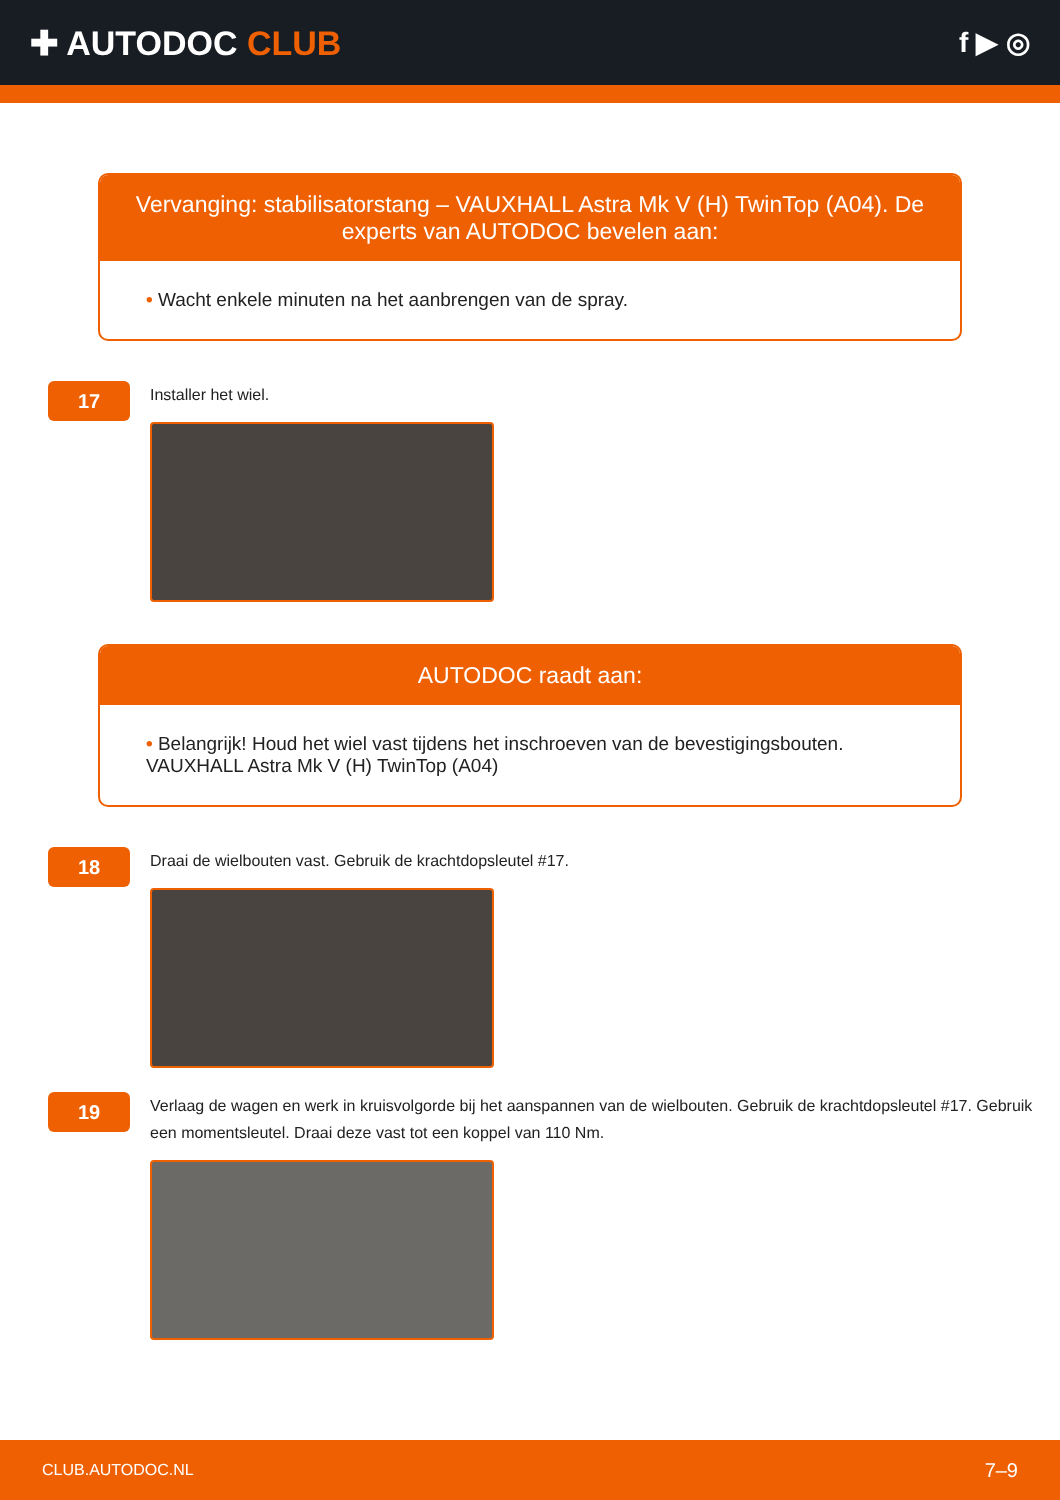✚ AUTODOC CLUB
f ▶ ◎
Vervanging: stabilisatorstang – VAUXHALL Astra Mk V (H) TwinTop (A04). De experts van AUTODOC bevelen aan:
• Wacht enkele minuten na het aanbrengen van de spray.
17
Installer het wiel.
AUTODOC raadt aan:
• Belangrijk! Houd het wiel vast tijdens het inschroeven van de bevestigingsbouten. VAUXHALL Astra Mk V (H) TwinTop (A04)
18
Draai de wielbouten vast. Gebruik de krachtdopsleutel #17.
19
Verlaag de wagen en werk in kruisvolgorde bij het aanspannen van de wielbouten. Gebruik de krachtdopsleutel #17. Gebruik een momentsleutel. Draai deze vast tot een koppel van 110 Nm.
CLUB.AUTODOC.NL 7–9